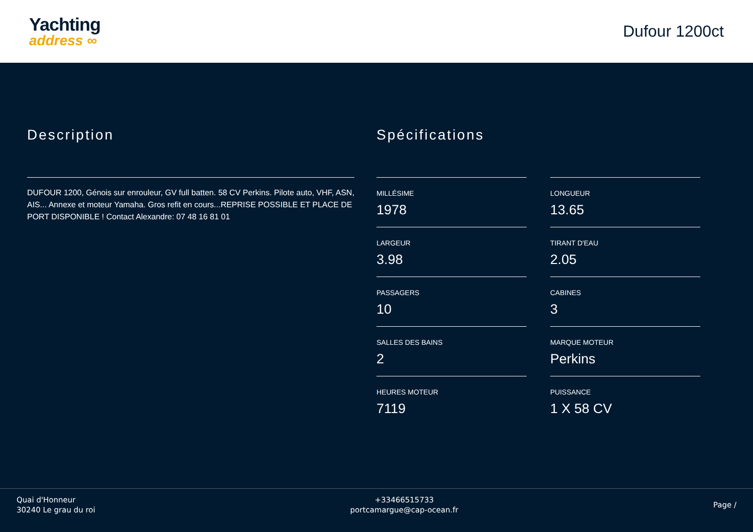Yachting
address ∞
Dufour 1200ct
Description
DUFOUR 1200, Génois sur enrouleur, GV full batten. 58 CV Perkins. Pilote auto, VHF, ASN, AIS... Annexe et moteur Yamaha. Gros refit en cours...REPRISE POSSIBLE ET PLACE DE PORT DISPONIBLE ! Contact Alexandre: 07 48 16 81 01
Spécifications
MILLÉSIME
1978
LONGUEUR
13.65
LARGEUR
3.98
TIRANT D'EAU
2.05
PASSAGERS
10
CABINES
3
SALLES DES BAINS
2
MARQUE MOTEUR
Perkins
HEURES MOTEUR
7119
PUISSANCE
1 X 58 CV
Quai d'Honneur
30240 Le grau du roi
+33466515733
portcamargue@cap-ocean.fr
Page /